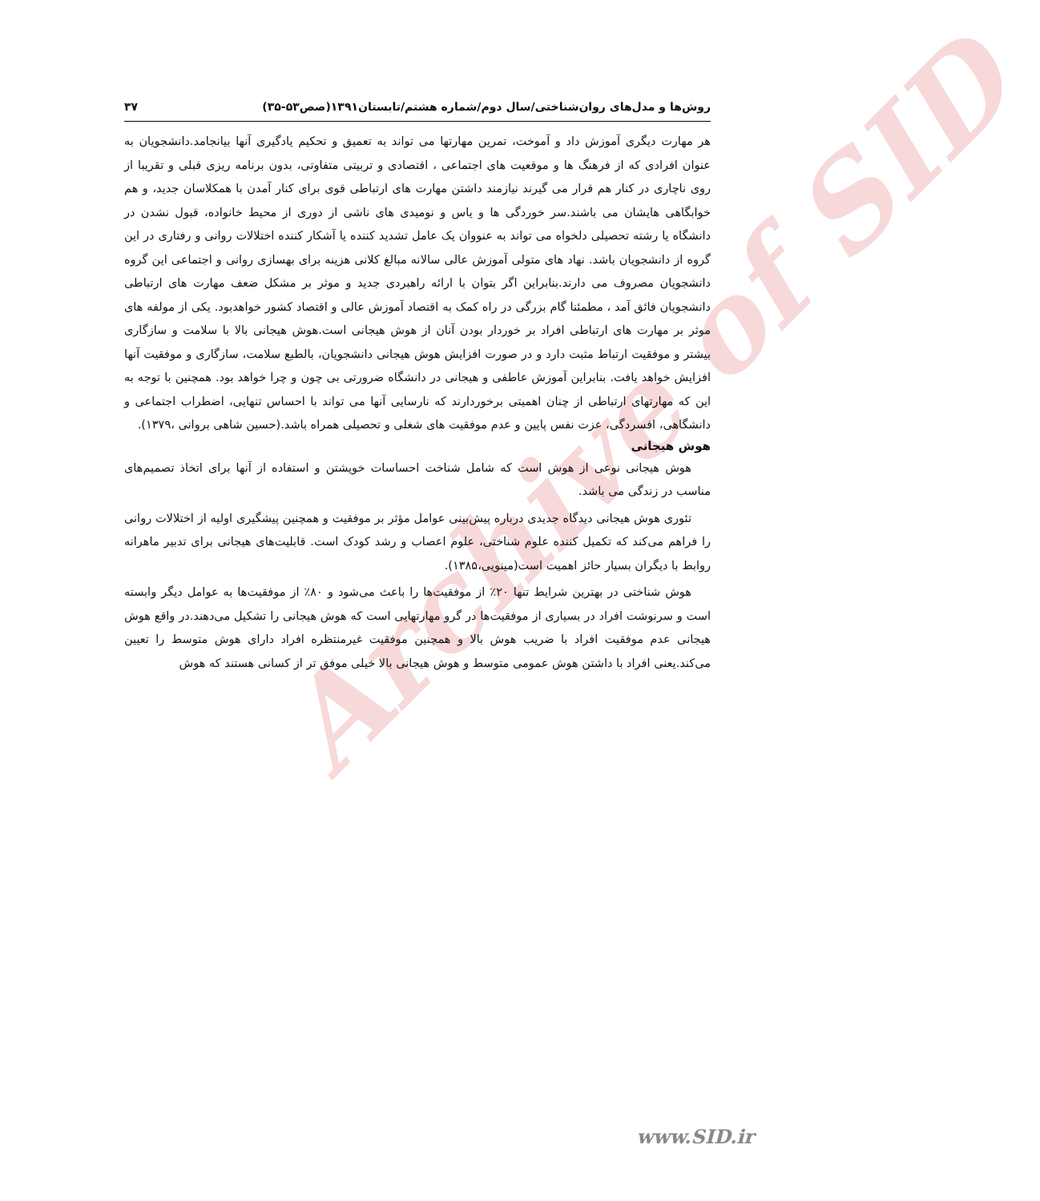Archive of SID
روش‌ها و مدل‌های روان‌شناختی/سال دوم/شماره هشتم/تابستان۱۳۹۱(صص۵۳-۳۵) ۳۷
هر مهارت دیگری آموزش داد و آموخت، تمرین مهارتها می تواند به تعمیق و تحکیم یادگیری آنها بیانجامد.دانشجویان به عنوان افرادی که از فرهنگ ها و موقعیت های اجتماعی ، اقتصادی و تربیتی متفاوتی، بدون برنامه ریزی قبلی و تقریبا از روی ناچاری در کنار هم قرار می گیرند نیازمند داشتن مهارت های ارتباطی قوی برای کنار آمدن با همکلاسان جدید، و هم خوابگاهی هایشان می باشند.سر خوردگی ها و یاس و نومیدی های ناشی از دوری از محیط خانواده، قبول نشدن در دانشگاه یا رشته تحصیلی دلخواه می تواند به عنووان یک عامل تشدید کننده یا آشکار کننده اختلالات روانی و رفتاری در این گروه از دانشجویان باشد. نهاد های متولی آموزش عالی سالانه مبالغ کلانی هزینه برای بهسازی روانی و اجتماعی این گروه دانشجویان مصروف می دارند.بنابراین اگر بتوان با ارائه راهبردی جدید و موثر بر مشکل ضعف مهارت های ارتباطی دانشجویان فائق آمد ، مطمئنا گام بزرگی در راه کمک به اقتصاد آموزش عالی و اقتصاد کشور خواهدبود. یکی از مولفه های موثر بر مهارت های ارتباطی افراد بر خوردار بودن آنان از هوش هیجانی است.هوش هیجانی بالا با سلامت و سازگاری بیشتر و موفقیت ارتباط مثبت دارد و در صورت افزایش هوش هیجانی دانشجویان، بالطبع سلامت، سازگاری و موفقیت آنها افزایش خواهد یافت. بنابراین آموزش عاطفی و هیجانی در دانشگاه ضرورتی بی چون و چرا خواهد بود. همچنین با توجه به این که مهارتهای ارتباطی از چنان اهمیتی برخوردارند که نارسایی آنها می تواند با احساس تنهایی، اضطراب اجتماعی و دانشگاهی، افسردگی، عزت نفس پایین و عدم موفقیت های شغلی و تحصیلی همراه باشد.(حسین شاهی بروانی ،۱۳۷۹).
هوش هیجانی
هوش هیجانی نوعی از هوش است که شامل شناخت احساسات خویشتن و استفاده از آنها برای اتخاذ تصمیم‌های مناسب در زندگی می باشد.
تئوری هوش هیجانی دیدگاه جدیدی درباره پیش‌بینی عوامل مؤثر بر موفقیت و همچنین پیشگیری اولیه از اختلالات روانی را فراهم می‌کند که تکمیل کننده علوم شناختی، علوم اعصاب و رشد کودک است. قابلیت‌های هیجانی برای تدبیر ماهرانه روابط با دیگران بسیار حائز اهمیت است(مینویی،۱۳۸۵).
هوش شناختی در بهترین شرایط تنها ۲۰٪ از موفقیت‌ها را باعث می‌شود و ۸۰٪ از موفقیت‌ها به عوامل دیگر وابسته است و سرنوشت افراد در بسیاری از موفقیت‌ها در گرو مهارتهایی است که هوش هیجانی را تشکیل می‌دهند.در واقع هوش هیجانی عدم موفقیت افراد با ضریب هوش بالا و همچنین موفقیت غیرمنتظره افراد دارای هوش متوسط را تعیین می‌کند.یعنی افراد با داشتن هوش عمومی متوسط و هوش هیجانی بالا خیلی موفق تر از کسانی هستند که هوش
www.SID.ir